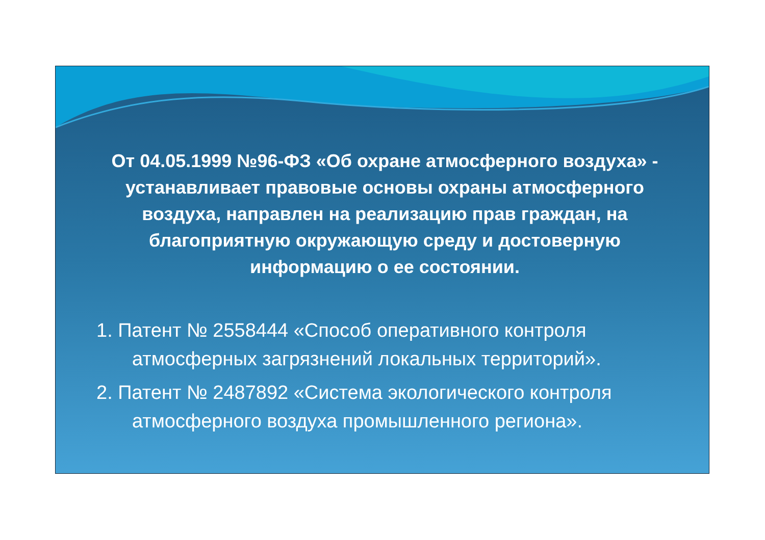От 04.05.1999 №96-ФЗ «Об охране атмосферного воздуха» - устанавливает правовые основы охраны атмосферного воздуха, направлен на реализацию прав граждан, на благоприятную окружающую среду и достоверную информацию о ее состоянии.
1. Патент № 2558444 «Способ оперативного контроля атмосферных загрязнений локальных территорий».
2. Патент № 2487892 «Система экологического контроля атмосферного воздуха промышленного региона».